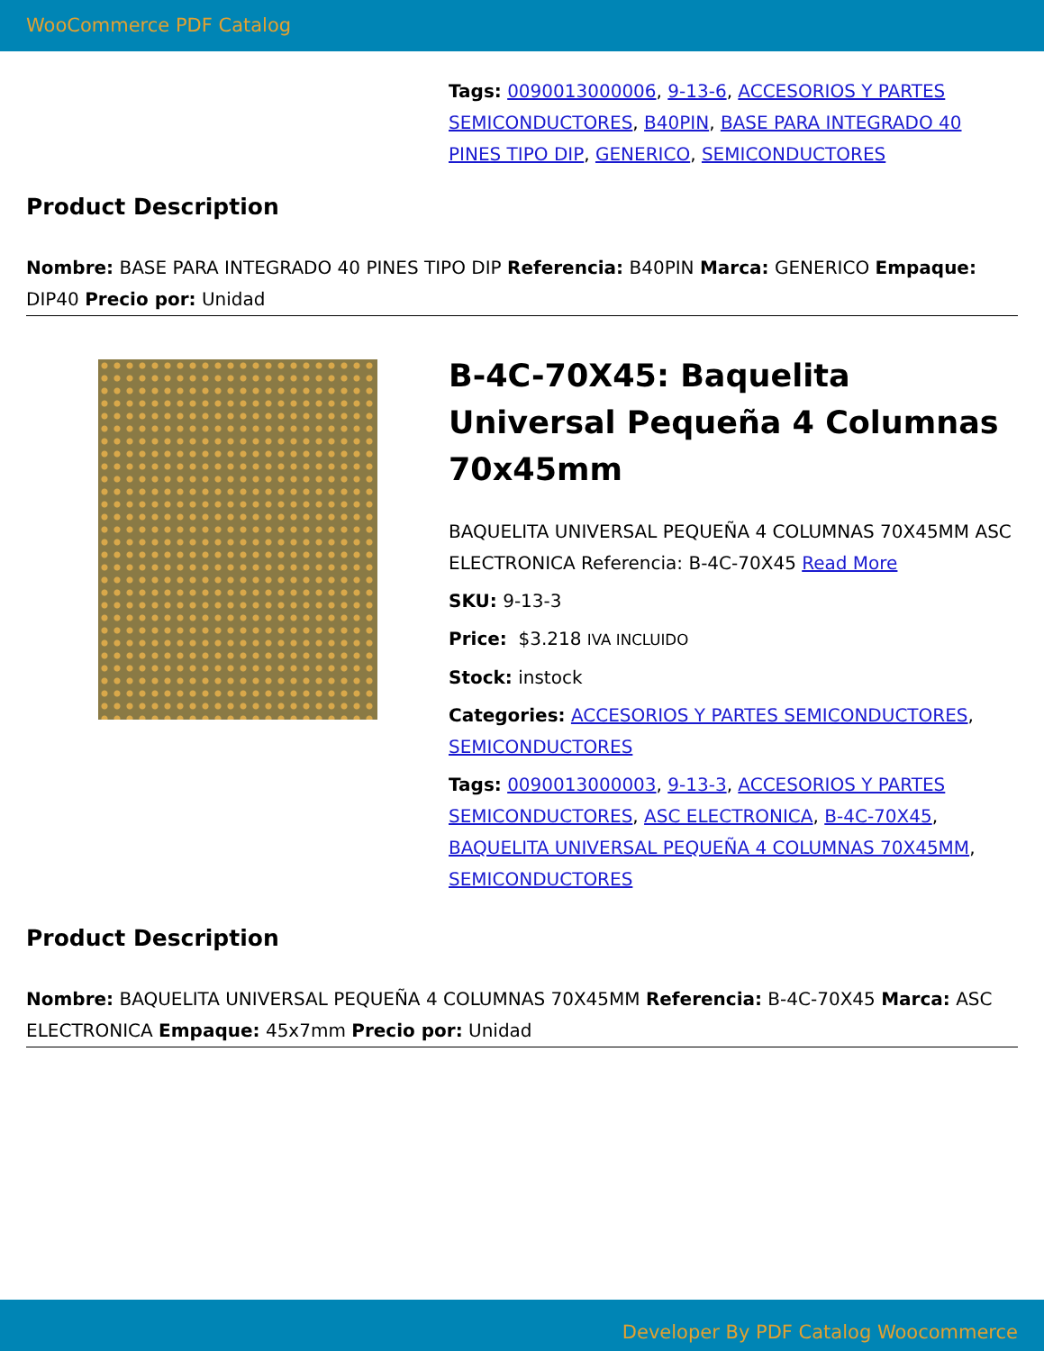WooCommerce PDF Catalog
Tags: 0090013000006, 9-13-6, ACCESORIOS Y PARTES SEMICONDUCTORES, B40PIN, BASE PARA INTEGRADO 40 PINES TIPO DIP, GENERICO, SEMICONDUCTORES
Product Description
Nombre: BASE PARA INTEGRADO 40 PINES TIPO DIP Referencia: B40PIN Marca: GENERICO Empaque: DIP40 Precio por: Unidad
B-4C-70X45: Baquelita Universal Pequeña 4 Columnas 70x45mm
BAQUELITA UNIVERSAL PEQUEÑA 4 COLUMNAS 70X45MM ASC ELECTRONICA Referencia: B-4C-70X45 Read More
SKU: 9-13-3
Price: $3.218 IVA INCLUIDO
Stock: instock
Categories: ACCESORIOS Y PARTES SEMICONDUCTORES, SEMICONDUCTORES
Tags: 0090013000003, 9-13-3, ACCESORIOS Y PARTES SEMICONDUCTORES, ASC ELECTRONICA, B-4C-70X45, BAQUELITA UNIVERSAL PEQUEÑA 4 COLUMNAS 70X45MM, SEMICONDUCTORES
Product Description
Nombre: BAQUELITA UNIVERSAL PEQUEÑA 4 COLUMNAS 70X45MM Referencia: B-4C-70X45 Marca: ASC ELECTRONICA Empaque: 45x7mm Precio por: Unidad
Developer By PDF Catalog Woocommerce